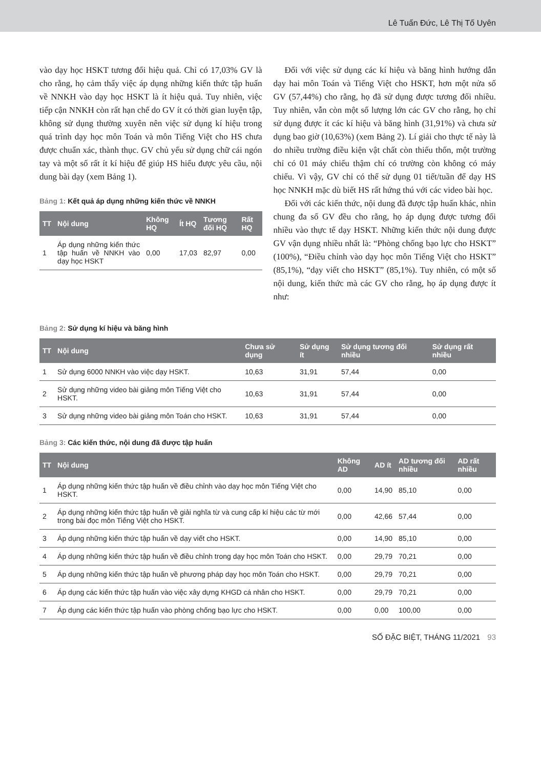Lê Tuấn Đức, Lê Thị Tố Uyên
vào dạy học HSKT tương đối hiệu quả. Chỉ có 17,03% GV là cho rằng, họ cảm thấy việc áp dụng những kiến thức tập huấn về NNKH vào dạy học HSKT là ít hiệu quả. Tuy nhiên, việc tiếp cận NNKH còn rất hạn chế do GV ít có thời gian luyện tập, không sử dụng thường xuyên nên việc sử dụng kí hiệu trong quá trình dạy học môn Toán và môn Tiếng Việt cho HS chưa được chuẩn xác, thành thục. GV chủ yếu sử dụng chữ cái ngón tay và một số rất ít kí hiệu để giúp HS hiểu được yêu cầu, nội dung bài dạy (xem Bảng 1).
Bảng 1: Kết quả áp dụng những kiến thức về NNKH
| TT | Nội dung | Không HQ | Ít HQ | Tương đối HQ | Rất HQ |
| --- | --- | --- | --- | --- | --- |
| 1 | Áp dụng những kiến thức tập huấn về NNKH vào dạy học HSKT | 0,00 | 17,03 | 82,97 | 0,00 |
Đối với việc sử dụng các kí hiệu và băng hình hướng dẫn dạy hai môn Toán và Tiếng Việt cho HSKT, hơn một nửa số GV (57,44%) cho rằng, họ đã sử dụng được tương đối nhiều. Tuy nhiên, vẫn còn một số lượng lớn các GV cho rằng, họ chỉ sử dụng được ít các kí hiệu và băng hình (31,91%) và chưa sử dụng bao giờ (10,63%) (xem Bảng 2). Lí giải cho thực tế này là do nhiều trường điều kiện vật chất còn thiếu thốn, một trường chỉ có 01 máy chiếu thậm chí có trường còn không có máy chiếu. Vì vậy, GV chỉ có thể sử dụng 01 tiết/tuần để dạy HS học NNKH mặc dù biết HS rất hứng thú với các video bài học.
Đối với các kiến thức, nội dung đã được tập huấn khác, nhìn chung đa số GV đều cho rằng, họ áp dụng được tương đối nhiều vào thực tế dạy HSKT. Những kiến thức nội dung được GV vận dụng nhiều nhất là: “Phòng chống bạo lực cho HSKT” (100%), “Điều chỉnh vào dạy học môn Tiếng Việt cho HSKT” (85,1%), “dạy viết cho HSKT” (85,1%). Tuy nhiên, có một số nội dung, kiến thức mà các GV cho rằng, họ áp dụng được ít như:
Bảng 2: Sử dụng kí hiệu và băng hình
| TT | Nội dung | Chưa sử dụng | Sử dụng ít | Sử dụng tương đối nhiều | Sử dụng rất nhiều |
| --- | --- | --- | --- | --- | --- |
| 1 | Sử dụng 6000 NNKH vào việc dạy HSKT. | 10,63 | 31,91 | 57,44 | 0,00 |
| 2 | Sử dụng những video bài giảng môn Tiếng Việt cho HSKT. | 10,63 | 31,91 | 57,44 | 0,00 |
| 3 | Sử dụng những video bài giảng môn Toán cho HSKT. | 10,63 | 31,91 | 57,44 | 0,00 |
Bảng 3: Các kiến thức, nội dung đã được tập huấn
| TT | Nội dung | Không AD | AD ít | AD tương đối nhiều | AD rất nhiều |
| --- | --- | --- | --- | --- | --- |
| 1 | Áp dụng những kiến thức tập huấn về điều chỉnh vào dạy học môn Tiếng Việt cho HSKT. | 0,00 | 14,90 | 85,10 | 0,00 |
| 2 | Áp dụng những kiến thức tập huấn về giải nghĩa từ và cung cấp kí hiệu các từ mới trong bài đọc môn Tiếng Việt cho HSKT. | 0,00 | 42,66 | 57,44 | 0,00 |
| 3 | Áp dụng những kiến thức tập huấn về dạy viết cho HSKT. | 0,00 | 14,90 | 85,10 | 0,00 |
| 4 | Áp dụng những kiến thức tập huấn về điều chỉnh trong dạy học môn Toán cho HSKT. | 0,00 | 29,79 | 70,21 | 0,00 |
| 5 | Áp dụng những kiến thức tập huấn về phương pháp dạy học môn Toán cho HSKT. | 0,00 | 29,79 | 70,21 | 0,00 |
| 6 | Áp dụng các kiến thức tập huấn vào việc xây dựng KHGD cá nhân cho HSKT. | 0,00 | 29,79 | 70,21 | 0,00 |
| 7 | Áp dụng các kiến thức tập huấn vào phòng chống bạo lực cho HSKT. | 0,00 | 0,00 | 100,00 | 0,00 |
SỐ ĐẶC BIỆT, THÁNG 11/2021 93